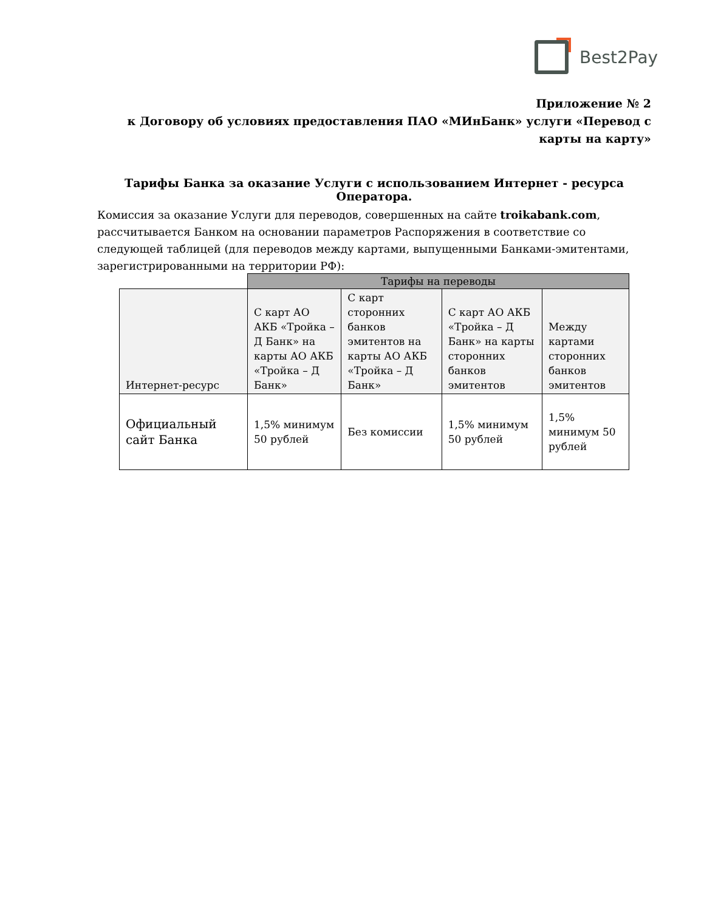Best2Pay
Приложение № 2
к Договору об условиях предоставления ПАО «МИнБанк» услуги «Перевод с карты на карту»
Тарифы Банка за оказание Услуги с использованием Интернет - ресурса Оператора.
Комиссия за оказание Услуги для переводов, совершенных на сайте troikabank.com, рассчитывается Банком на основании параметров Распоряжения в соответствие со следующей таблицей (для переводов между картами, выпущенными Банками-эмитентами, зарегистрированными на территории РФ):
| | Тарифы на переводы | | | |
| --- | --- | --- | --- | --- |
| Интернет-ресурс | С карт АО АКБ «Тройка – Д Банк» на карты АО АКБ «Тройка – Д Банк» | С карт сторонних банков эмитентов на карты АО АКБ «Тройка – Д Банк» | С карт АО АКБ «Тройка – Д Банк» на карты сторонних банков эмитентов | Между картами сторонних банков эмитентов |
| Официальный сайт Банка | 1,5% минимум 50 рублей | Без комиссии | 1,5% минимум 50 рублей | 1,5% минимум 50 рублей |